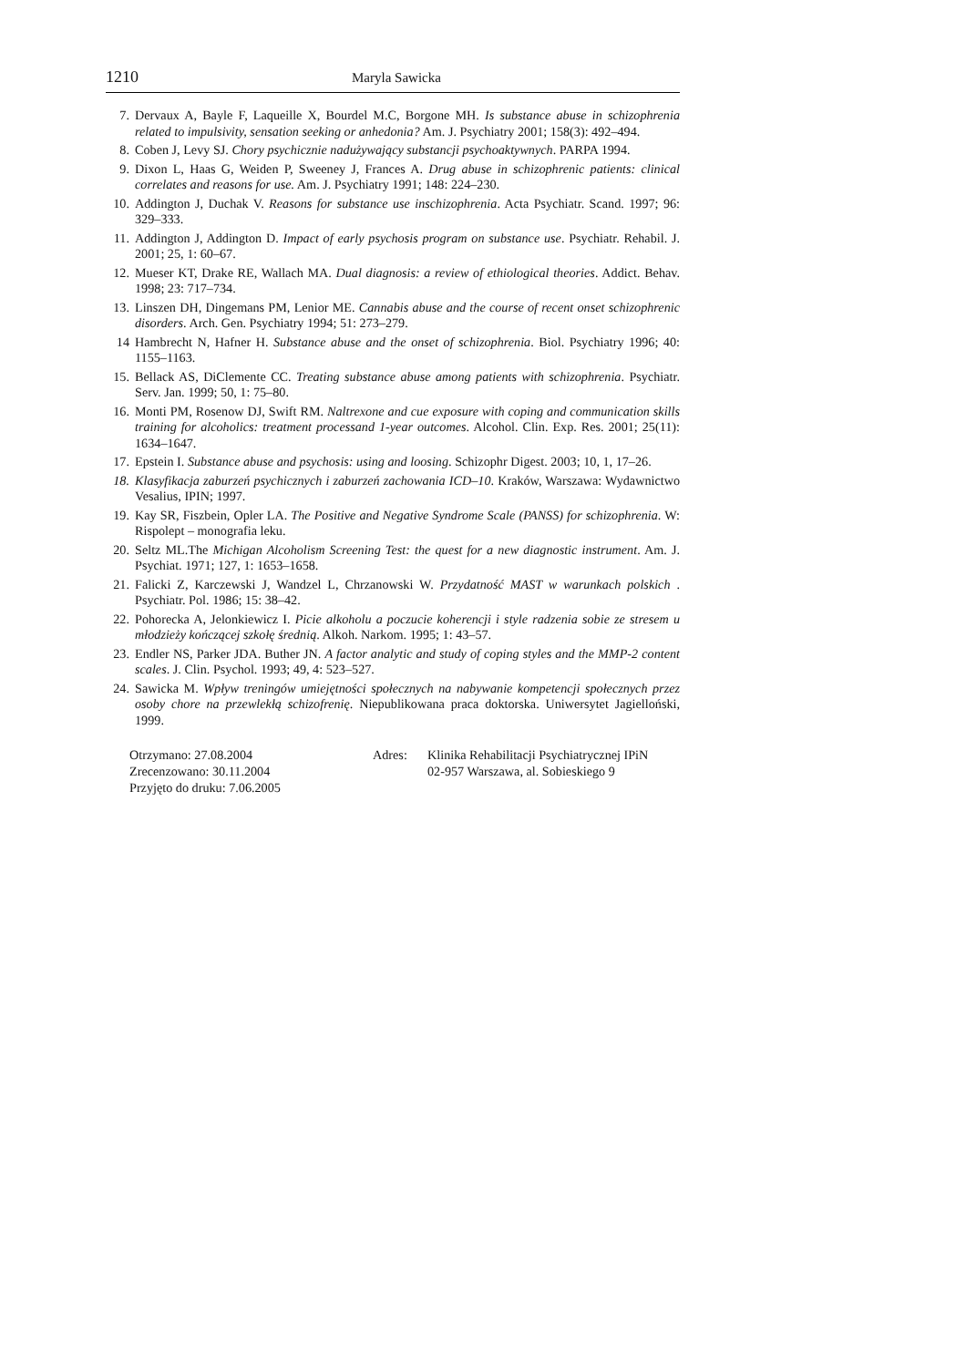1210 Maryla Sawicka
7. Dervaux A, Bayle F, Laqueille X, Bourdel M.C, Borgone MH. Is substance abuse in schizophrenia related to impulsivity, sensation seeking or anhedonia? Am. J. Psychiatry 2001; 158(3): 492–494.
8. Coben J, Levy SJ. Chory psychicznie nadużywający substancji psychoaktywnych. PARPA 1994.
9. Dixon L, Haas G, Weiden P, Sweeney J, Frances A. Drug abuse in schizophrenic patients: clinical correlates and reasons for use. Am. J. Psychiatry 1991; 148: 224–230.
10. Addington J, Duchak V. Reasons for substance use inschizophrenia. Acta Psychiatr. Scand. 1997; 96: 329–333.
11. Addington J, Addington D. Impact of early psychosis program on substance use. Psychiatr. Rehabil. J. 2001; 25, 1: 60–67.
12. Mueser KT, Drake RE, Wallach MA. Dual diagnosis: a review of ethiological theories. Addict. Behav. 1998; 23: 717–734.
13. Linszen DH, Dingemans PM, Lenior ME. Cannabis abuse and the course of recent onset schizophrenic disorders. Arch. Gen. Psychiatry 1994; 51: 273–279.
14 Hambrecht N, Hafner H. Substance abuse and the onset of schizophrenia. Biol. Psychiatry 1996; 40: 1155–1163.
15. Bellack AS, DiClemente CC. Treating substance abuse among patients with schizophrenia. Psychiatr. Serv. Jan. 1999; 50, 1: 75–80.
16. Monti PM, Rosenow DJ, Swift RM. Naltrexone and cue exposure with coping and communication skills training for alcoholics: treatment processand 1-year outcomes. Alcohol. Clin. Exp. Res. 2001; 25(11): 1634–1647.
17. Epstein I. Substance abuse and psychosis: using and loosing. Schizophr Digest. 2003; 10, 1, 17–26.
18. Klasyfikacja zaburzeń psychicznych i zaburzeń zachowania ICD–10. Kraków, Warszawa: Wydawnictwo Vesalius, IPIN; 1997.
19. Kay SR, Fiszbein, Opler LA. The Positive and Negative Syndrome Scale (PANSS) for schizophrenia. W: Rispolept – monografia leku.
20. Seltz ML.The Michigan Alcoholism Screening Test: the quest for a new diagnostic instrument. Am. J. Psychiat. 1971; 127, 1: 1653–1658.
21. Falicki Z, Karczewski J, Wandzel L, Chrzanowski W. Przydatność MAST w warunkach polskich . Psychiatr. Pol. 1986; 15: 38–42.
22. Pohorecka A, Jelonkiewicz I. Picie alkoholu a poczucie koherencji i style radzenia sobie ze stresem u młodzieży kończącej szkołę średnią. Alkoh. Narkom. 1995; 1: 43–57.
23. Endler NS, Parker JDA. Buther JN. A factor analytic and study of coping styles and the MMP-2 content scales. J. Clin. Psychol. 1993; 49, 4: 523–527.
24. Sawicka M. Wpływ treningów umiejętności społecznych na nabywanie kompetencji społecznych przez osoby chore na przewlekłą schizofrenię. Niepublikowana praca doktorska. Uniwersytet Jagielloński, 1999.
Otrzymano: 27.08.2004
Zrecenzowano: 30.11.2004
Przyjęto do druku: 7.06.2005
Adres: Klinika Rehabilitacji Psychiatrycznej IPiN
02-957 Warszawa, al. Sobieskiego 9